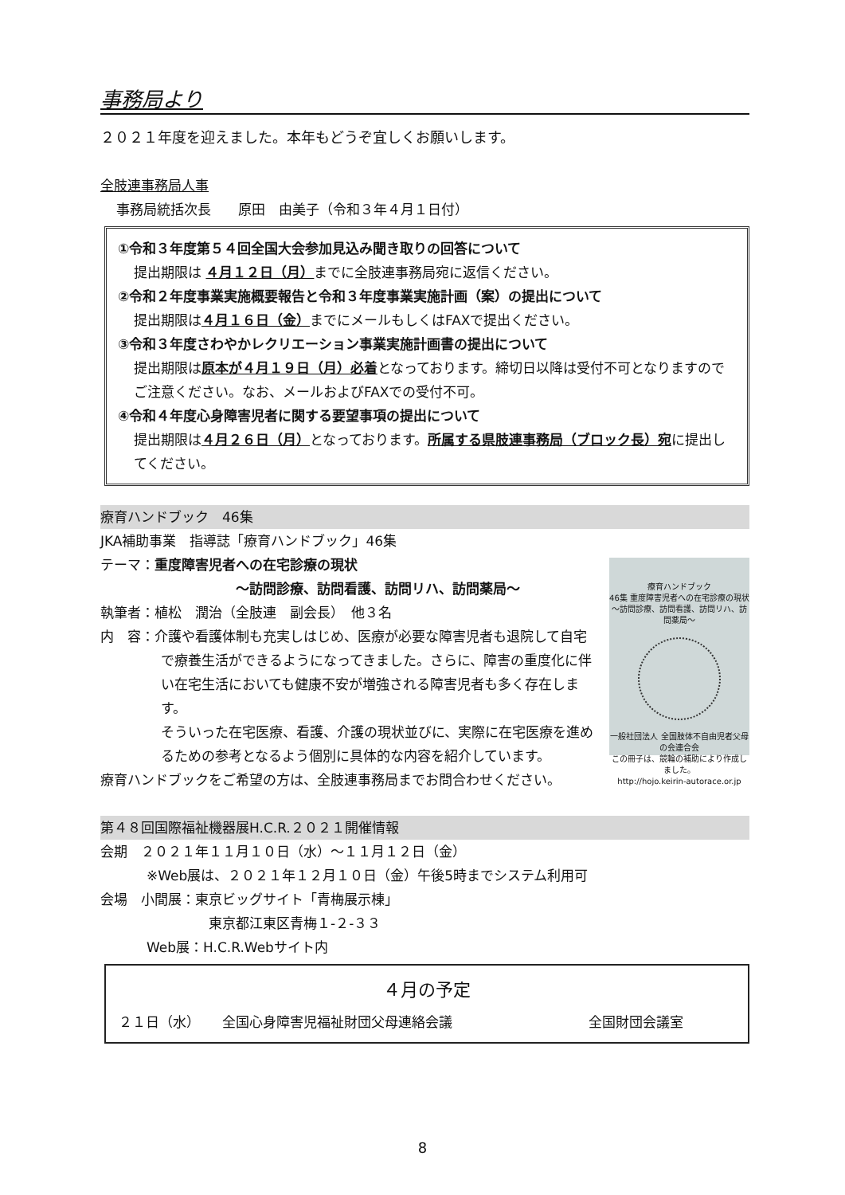事務局より
２０２１年度を迎えました。本年もどうぞ宜しくお願いします。
全肢連事務局人事
事務局統括次長　　原田　由美子（令和３年４月１日付）
①令和３年度第５４回全国大会参加見込み聞き取りの回答について
提出期限は ４月１２日（月）までに全肢連事務局宛に返信ください。
②令和２年度事業実施概要報告と令和３年度事業実施計画（案）の提出について
提出期限は４月１６日（金）までにメールもしくはFAXで提出ください。
③令和３年度さわやかレクリエーション事業実施計画書の提出について
提出期限は原本が４月１９日（月）必着となっております。締切日以降は受付不可となりますのでご注意ください。なお、メールおよびFAXでの受付不可。
④令和４年度心身障害児者に関する要望事項の提出について
提出期限は４月２６日（月）となっております。所属する県肢連事務局（ブロック長）宛に提出してください。
療育ハンドブック　46集
JKA補助事業　指導誌「療育ハンドブック」46集
療育ハンドブック
46集 重度障害児者への在宅診療の現状
〜訪問診療、訪問看護、訪問リハ、訪問薬局〜
一般社団法人 全国肢体不自由児者父母の会連合会
この冊子は、競輪の補助により作成しました。
http://hojo.keirin-autorace.or.jp
テーマ：重度障害児者への在宅診療の現状
〜訪問診療、訪問看護、訪問リハ、訪問薬局〜
執筆者：植松　潤治（全肢連　副会長）　他３名
内　容：介護や看護体制も充実しはじめ、医療が必要な障害児者も退院して自宅で療養生活ができるようになってきました。さらに、障害の重度化に伴い在宅生活においても健康不安が増強される障害児者も多く存在します。
そういった在宅医療、看護、介護の現状並びに、実際に在宅医療を進めるための参考となるよう個別に具体的な内容を紹介しています。
療育ハンドブックをご希望の方は、全肢連事務局までお問合わせください。
第４８回国際福祉機器展H.C.R.２０２１開催情報
会期　２０２１年１１月１０日（水）〜１１月１２日（金）
※Web展は、２０２１年１２月１０日（金）午後5時までシステム利用可
会場　小間展：東京ビッグサイト「青梅展示棟」
東京都江東区青梅１-２-３３
Web展：H.C.R.Webサイト内
４月の予定
２１日（水） 全国心身障害児福祉財団父母連絡会議 全国財団会議室
8